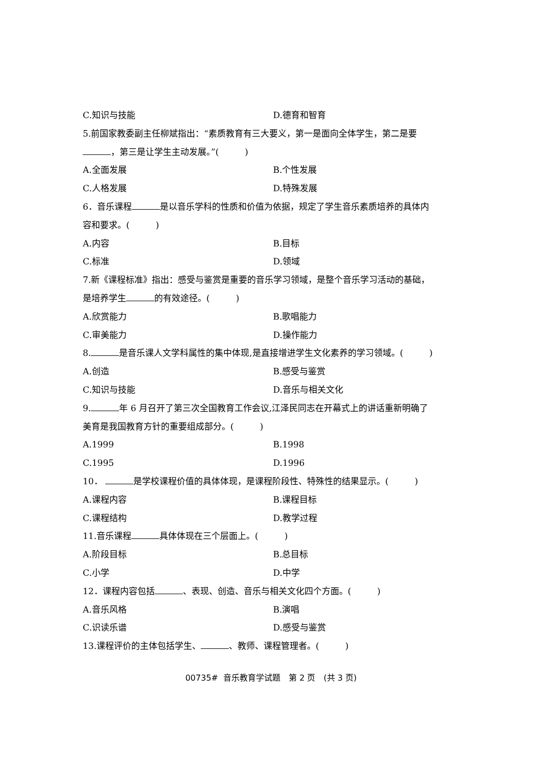C.知识与技能 D.德育和智育
5.前国家教委副主任柳斌指出：“素质教育有三大要义，第一是面向全体学生，第二是要
，第三是让学生主动发展。”(　　　)
A.全面发展 B.个性发展
C.人格发展 D.特殊发展
6．音乐课程 是以音乐学科的性质和价值为依据，规定了学生音乐素质培养的具体内
容和要求。(　　　)
A.内容 B.目标
C.标准 D.领域
7.新《课程标准》指出：感受与鉴赏是重要的音乐学习领域，是整个音乐学习活动的基础，
是培养学生 的有效途径。(　　　)
A.欣赏能力 B.歌唱能力
C.审美能力 D.操作能力
8. 是音乐课人文学科属性的集中体现,是直接增进学生文化素养的学习领域。(　　　)
A.创造 B.感受与鉴赏
C.知识与技能 D.音乐与相关文化
9. 年 6 月召开了第三次全国教育工作会议,江泽民同志在开幕式上的讲话重新明确了
美育是我国教育方针的重要组成部分。(　　　)
A.1999 B.1998
C.1995 D.1996
10． 是学校课程价值的具体体现，是课程阶段性、特殊性的结果显示。(　　　)
A.课程内容 B.课程目标
C.课程结构 D.教学过程
11.音乐课程 具体体现在三个层面上。(　　　)
A.阶段目标 B.总目标
C.小学 D.中学
12．课程内容包括 、表现、创造、音乐与相关文化四个方面。(　　　)
A.音乐风格 B.演唱
C.识读乐谱 D.感受与鉴赏
13.课程评价的主体包括学生、 、教师、课程管理者。(　　　)
00735# 音乐教育学试题　第 2 页　(共 3 页)